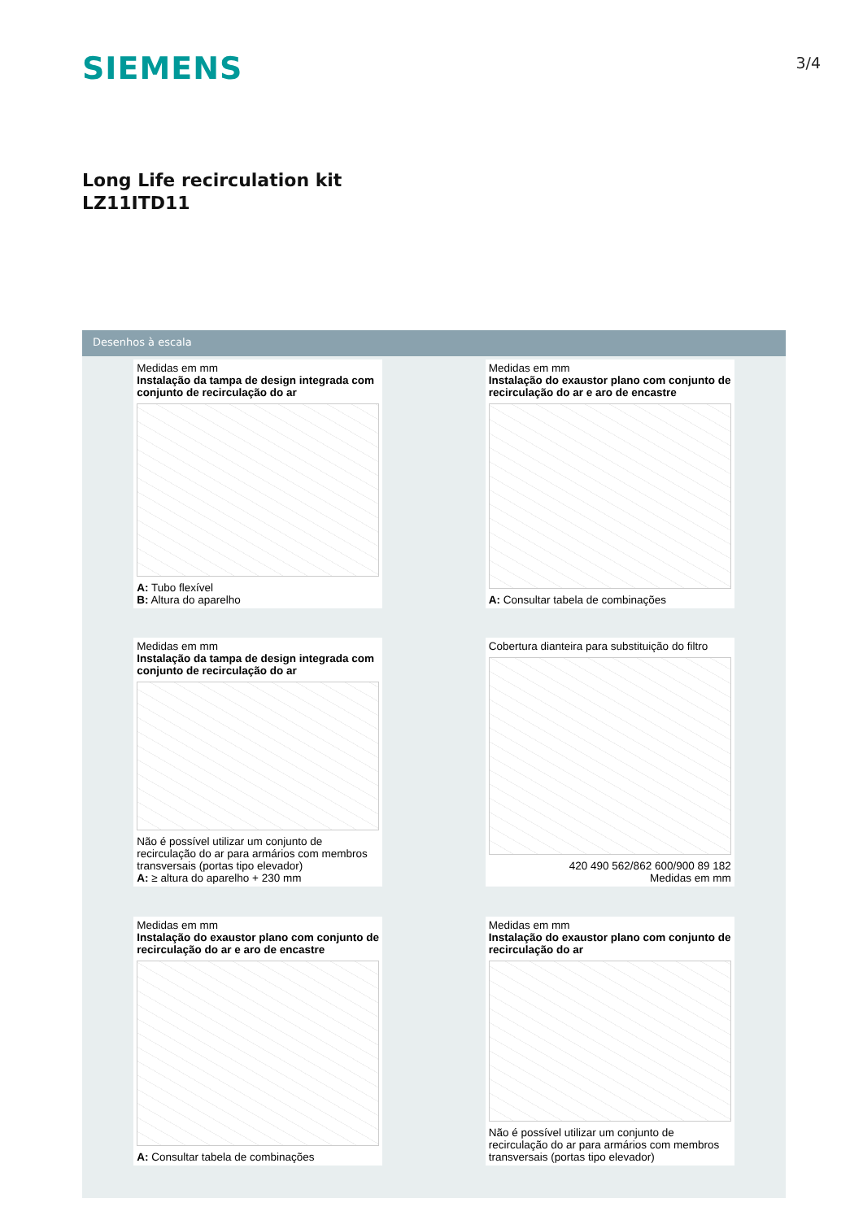SIEMENS
3/4
Long Life recirculation kit
LZ11ITD11
Desenhos à escala
Medidas em mm
Instalação da tampa de design integrada com conjunto de recirculação do ar
A: Tubo flexível
B: Altura do aparelho
Medidas em mm
Instalação do exaustor plano com conjunto de recirculação do ar e aro de encastre
A: Consultar tabela de combinações
Medidas em mm
Instalação da tampa de design integrada com conjunto de recirculação do ar
Não é possível utilizar um conjunto de recirculação do ar para armários com membros transversais (portas tipo elevador)
A: ≥ altura do aparelho + 230 mm
Cobertura dianteira para substituição do filtro
420 490 562/862 600/900 89 182
Medidas em mm
Medidas em mm
Instalação do exaustor plano com conjunto de recirculação do ar e aro de encastre
A: Consultar tabela de combinações
Medidas em mm
Instalação do exaustor plano com conjunto de recirculação do ar
Não é possível utilizar um conjunto de recirculação do ar para armários com membros transversais (portas tipo elevador)